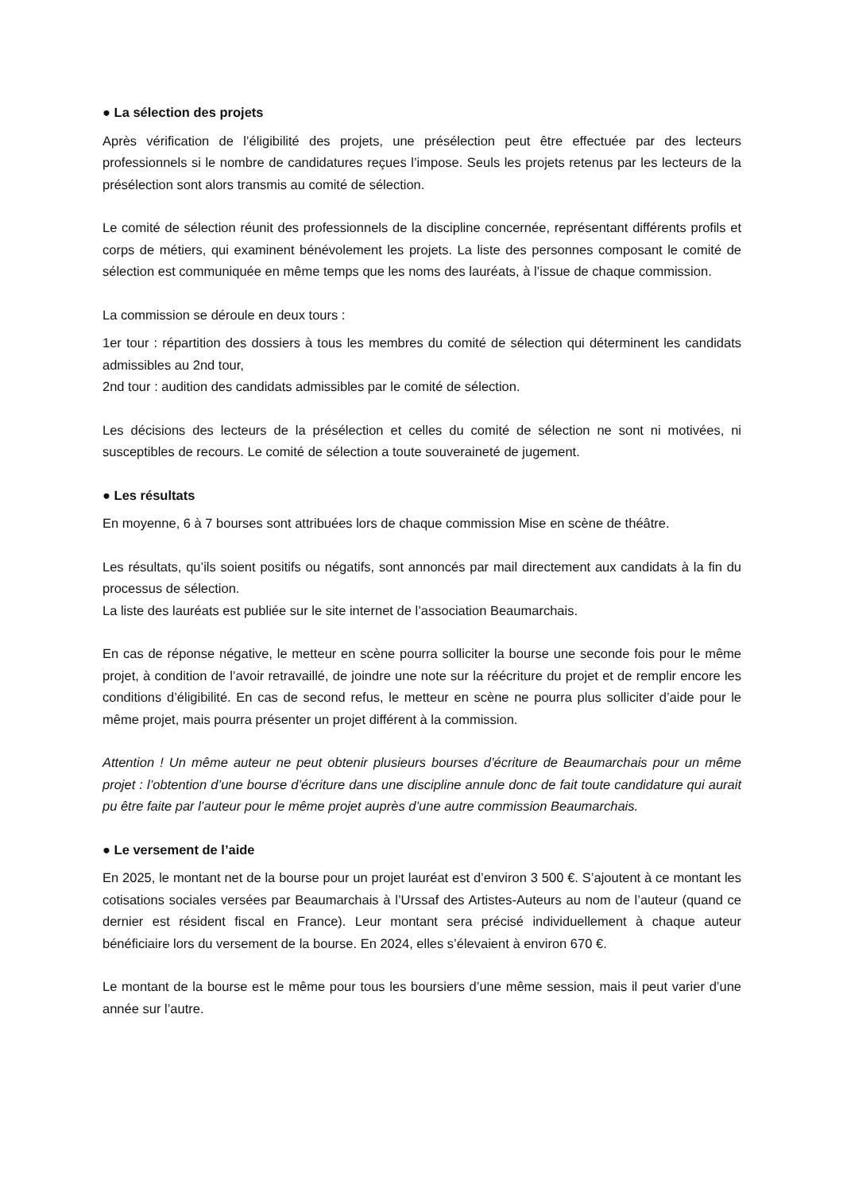● La sélection des projets
Après vérification de l’éligibilité des projets, une présélection peut être effectuée par des lecteurs professionnels si le nombre de candidatures reçues l’impose. Seuls les projets retenus par les lecteurs de la présélection sont alors transmis au comité de sélection.
Le comité de sélection réunit des professionnels de la discipline concernée, représentant différents profils et corps de métiers, qui examinent bénévolement les projets. La liste des personnes composant le comité de sélection est communiquée en même temps que les noms des lauréats, à l’issue de chaque commission.
La commission se déroule en deux tours :
1er tour : répartition des dossiers à tous les membres du comité de sélection qui déterminent les candidats admissibles au 2nd tour,
2nd tour : audition des candidats admissibles par le comité de sélection.
Les décisions des lecteurs de la présélection et celles du comité de sélection ne sont ni motivées, ni susceptibles de recours. Le comité de sélection a toute souveraineté de jugement.
● Les résultats
En moyenne, 6 à 7 bourses sont attribuées lors de chaque commission Mise en scène de théâtre.
Les résultats, qu’ils soient positifs ou négatifs, sont annoncés par mail directement aux candidats à la fin du processus de sélection.
La liste des lauréats est publiée sur le site internet de l’association Beaumarchais.
En cas de réponse négative, le metteur en scène pourra solliciter la bourse une seconde fois pour le même projet, à condition de l’avoir retravaillé, de joindre une note sur la réécriture du projet et de remplir encore les conditions d’éligibilité. En cas de second refus, le metteur en scène ne pourra plus solliciter d’aide pour le même projet, mais pourra présenter un projet différent à la commission.
Attention ! Un même auteur ne peut obtenir plusieurs bourses d’écriture de Beaumarchais pour un même projet : l’obtention d’une bourse d’écriture dans une discipline annule donc de fait toute candidature qui aurait pu être faite par l’auteur pour le même projet auprès d’une autre commission Beaumarchais.
● Le versement de l’aide
En 2025, le montant net de la bourse pour un projet lauréat est d’environ 3 500 €. S’ajoutent à ce montant les cotisations sociales versées par Beaumarchais à l’Urssaf des Artistes-Auteurs au nom de l’auteur (quand ce dernier est résident fiscal en France). Leur montant sera précisé individuellement à chaque auteur bénéficiaire lors du versement de la bourse. En 2024, elles s’élevaient à environ 670 €.
Le montant de la bourse est le même pour tous les boursiers d’une même session, mais il peut varier d’une année sur l’autre.